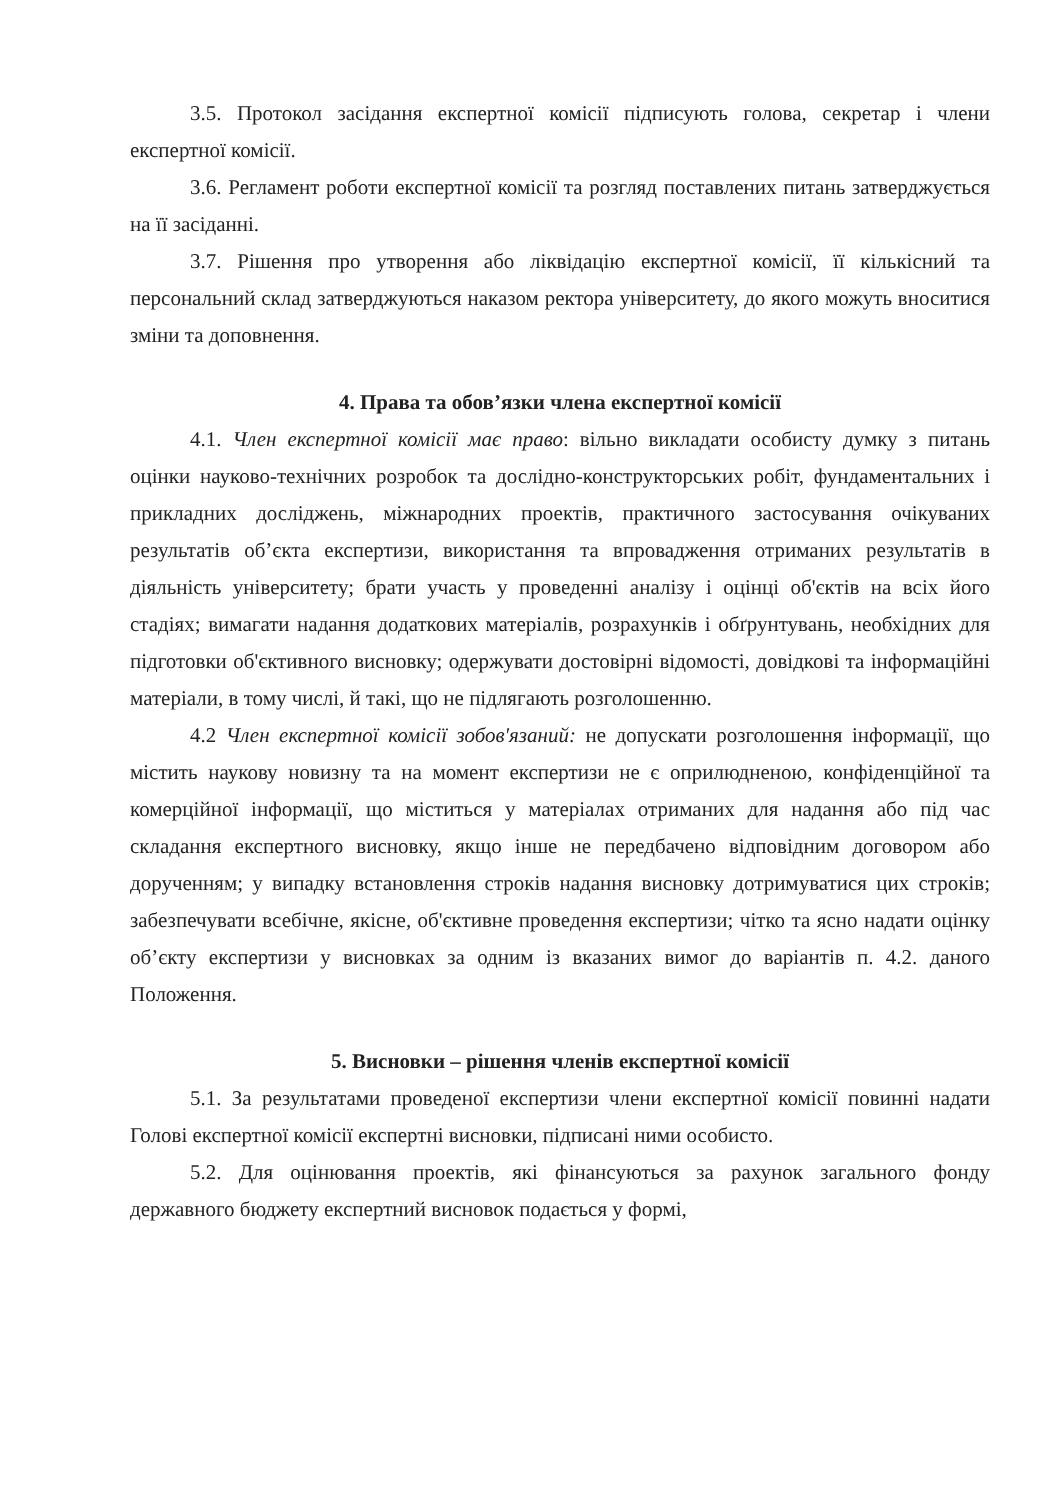3.5. Протокол засідання експертної комісії підписують голова, секретар і члени експертної комісії.
3.6. Регламент роботи експертної комісії та розгляд поставлених питань затверджується на її засіданні.
3.7. Рішення про утворення або ліквідацію експертної комісії, її кількісний та персональний склад затверджуються наказом ректора університету, до якого можуть вноситися зміни та доповнення.
4. Права та обов’язки члена експертної комісії
4.1. Член експертної комісії має право: вільно викладати особисту думку з питань оцінки науково-технічних розробок та дослідно-конструкторських робіт, фундаментальних і прикладних досліджень, міжнародних проектів, практичного застосування очікуваних результатів об’єкта експертизи, використання та впровадження отриманих результатів в діяльність університету; брати участь у проведенні аналізу і оцінці об'єктів на всіх його стадіях; вимагати надання додаткових матеріалів, розрахунків і обґрунтувань, необхідних для підготовки об'єктивного висновку; одержувати достовірні відомості, довідкові та інформаційні матеріали, в тому числі, й такі, що не підлягають розголошенню.
4.2 Член експертної комісії зобов'язаний: не допускати розголошення інформації, що містить наукову новизну та на момент експертизи не є оприлюдненою, конфіденційної та комерційної інформації, що міститься у матеріалах отриманих для надання або під час складання експертного висновку, якщо інше не передбачено відповідним договором або дорученням; у випадку встановлення строків надання висновку дотримуватися цих строків; забезпечувати всебічне, якісне, об'єктивне проведення експертизи; чітко та ясно надати оцінку об’єкту експертизи у висновках за одним із вказаних вимог до варіантів п. 4.2. даного Положення.
5. Висновки – рішення членів експертної комісії
5.1. За результатами проведеної експертизи члени експертної комісії повинні надати Голові експертної комісії експертні висновки, підписані ними особисто.
5.2. Для оцінювання проектів, які фінансуються за рахунок загального фонду державного бюджету експертний висновок подається у формі,